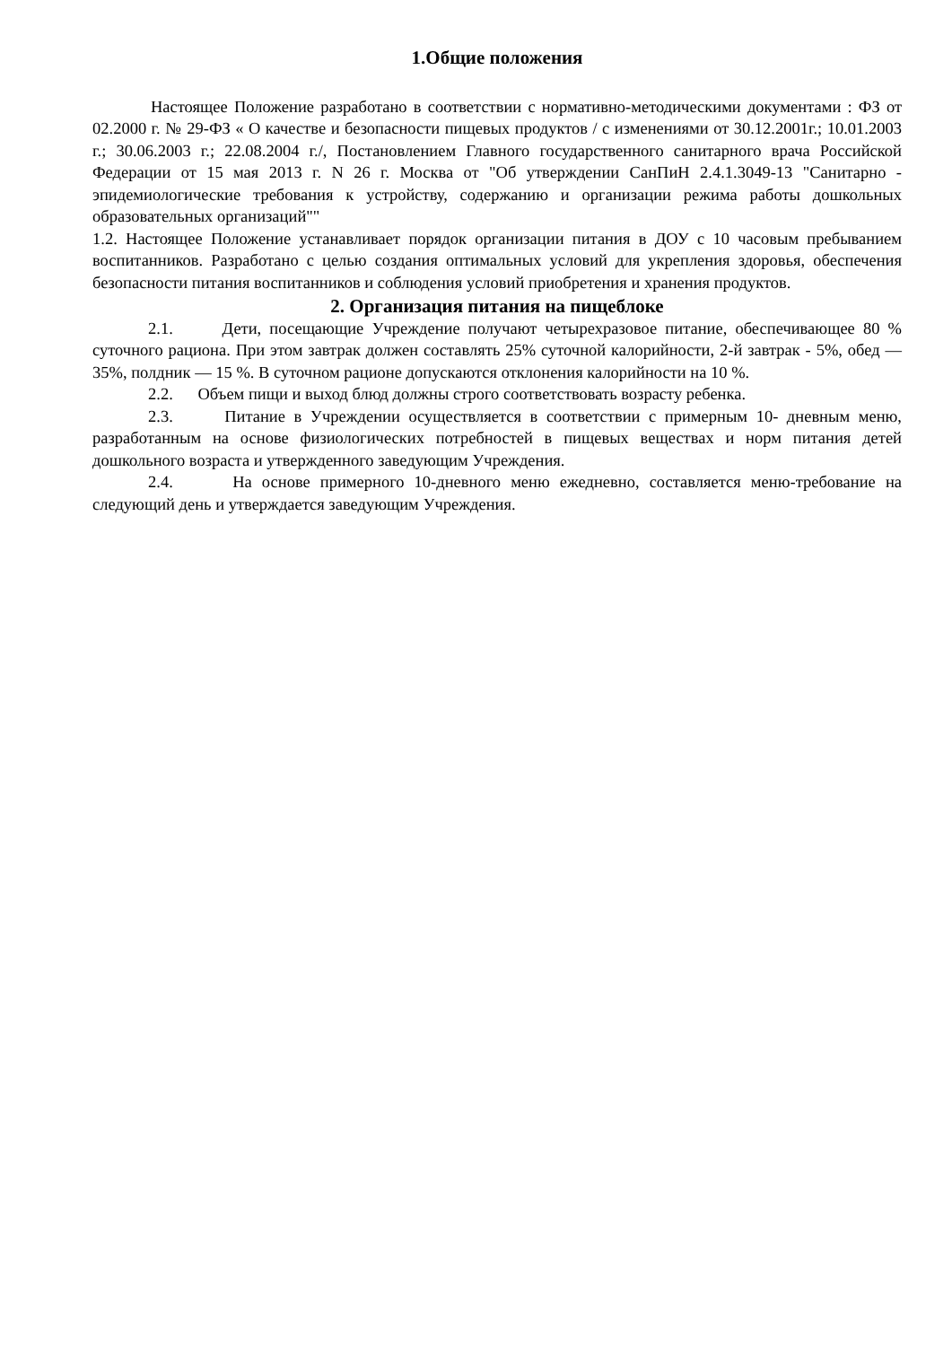1.Общие положения
Настоящее Положение разработано в соответствии с нормативно-методическими документами : ФЗ от 02.2000 г. № 29-ФЗ « О качестве и безопасности пищевых продуктов / с изменениями от 30.12.2001г.; 10.01.2003 г.; 30.06.2003 г.; 22.08.2004 г./, Постановлением Главного государственного санитарного врача Российской Федерации от 15 мая 2013 г. N 26 г. Москва от "Об утверждении СанПиН 2.4.1.3049-13 "Санитарно - эпидемиологические требования к устройству, содержанию и организации режима работы дошкольных образовательных организаций""
1.2. Настоящее Положение устанавливает порядок организации питания в ДОУ с 10 часовым пребыванием воспитанников. Разработано с целью создания оптимальных условий для укрепления здоровья, обеспечения безопасности питания воспитанников и соблюдения условий приобретения и хранения продуктов.
2. Организация питания на пищеблоке
2.1. Дети, посещающие Учреждение получают четырехразовое питание, обеспечивающее 80 % суточного рациона. При этом завтрак должен составлять 25% суточной калорийности, 2-й завтрак - 5%, обед — 35%, полдник — 15 %. В суточном рационе допускаются отклонения калорийности на 10 %.
2.2. Объем пищи и выход блюд должны строго соответствовать возрасту ребенка.
2.3. Питание в Учреждении осуществляется в соответствии с примерным 10- дневным меню, разработанным на основе физиологических потребностей в пищевых веществах и норм питания детей дошкольного возраста и утвержденного заведующим Учреждения.
2.4. На основе примерного 10-дневного меню ежедневно, составляется меню-требование на следующий день и утверждается заведующим Учреждения.